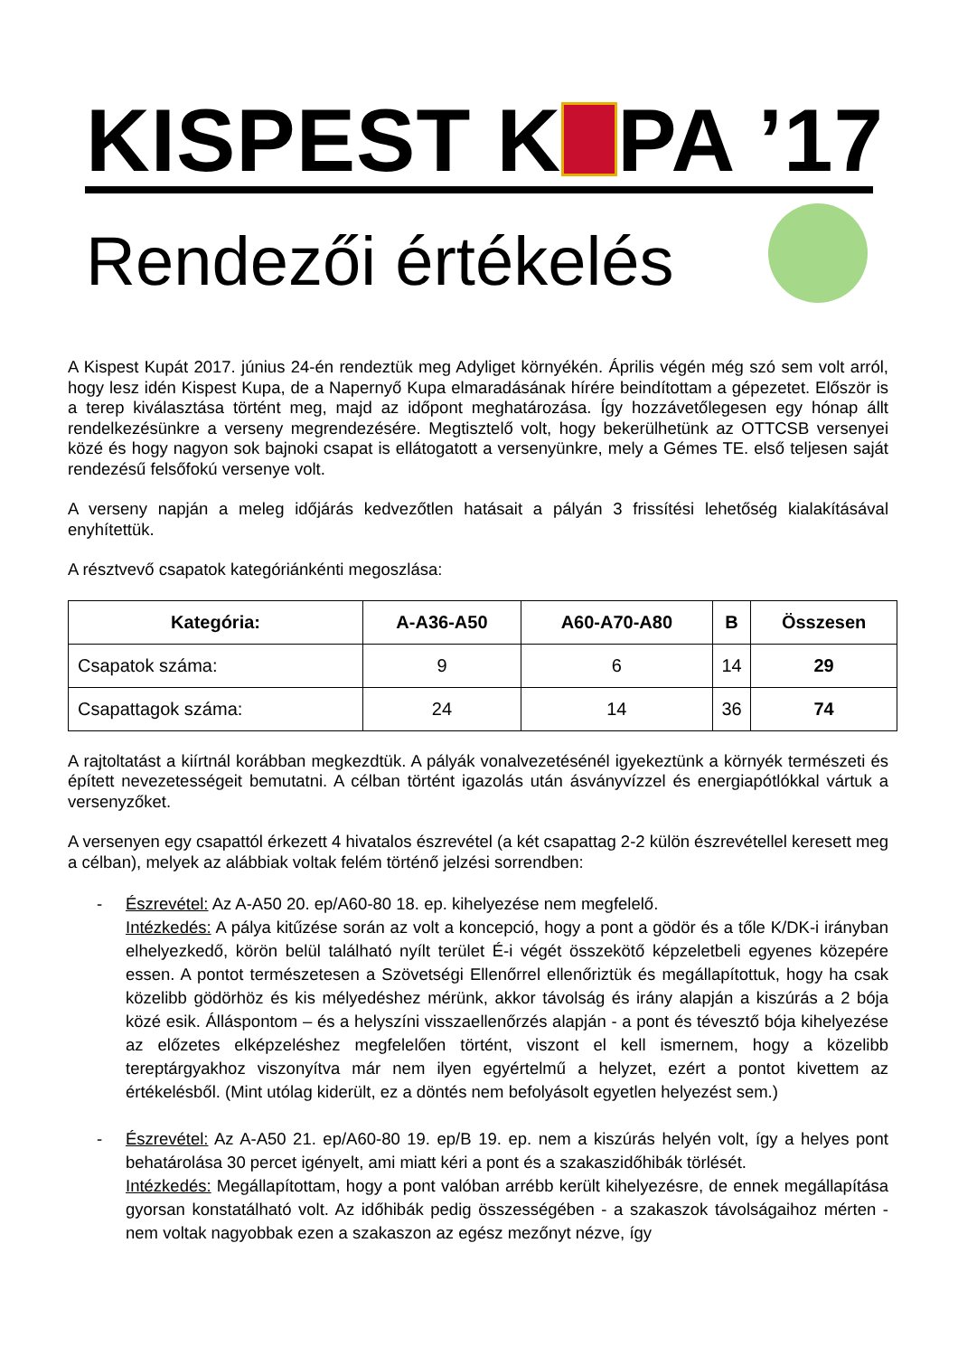KISPEST K PA ’17
Rendezői értékelés
A Kispest Kupát 2017. június 24-én rendeztük meg Adyliget környékén. Április végén még szó sem volt arról, hogy lesz idén Kispest Kupa, de a Napernyő Kupa elmaradásának hírére beindítottam a gépezetet. Először is a terep kiválasztása történt meg, majd az időpont meghatározása. Így hozzávetőlegesen egy hónap állt rendelkezésünkre a verseny megrendezésére. Megtisztelő volt, hogy bekerülhetünk az OTTCSB versenyei közé és hogy nagyon sok bajnoki csapat is ellátogatott a versenyünkre, mely a Gémes TE. első teljesen saját rendezésű felsőfokú versenye volt.
A verseny napján a meleg időjárás kedvezőtlen hatásait a pályán 3 frissítési lehetőség kialakításával enyhítettük.
A résztvevő csapatok kategóriánkénti megoszlása:
| Kategória: | A-A36-A50 | A60-A70-A80 | B | Összesen |
| --- | --- | --- | --- | --- |
| Csapatok száma: | 9 | 6 | 14 | 29 |
| Csapattagok száma: | 24 | 14 | 36 | 74 |
A rajtoltatást a kiírtnál korábban megkezdtük. A pályák vonalvezetésénél igyekeztünk a környék természeti és épített nevezetességeit bemutatni. A célban történt igazolás után ásványvízzel és energiapótlókkal vártuk a versenyzőket.
A versenyen egy csapattól érkezett 4 hivatalos észrevétel (a két csapattag 2-2 külön észrevétellel keresett meg a célban), melyek az alábbiak voltak felém történő jelzési sorrendben:
- Észrevétel: Az A-A50 20. ep/A60-80 18. ep. kihelyezése nem megfelelő.
Intézkedés: A pálya kitűzése során az volt a koncepció, hogy a pont a gödör és a tőle K/DK-i irányban elhelyezkedő, körön belül található nyílt terület É-i végét összekötő képzeletbeli egyenes közepére essen. A pontot természetesen a Szövetségi Ellenőrrel ellenőriztük és megállapítottuk, hogy ha csak közelibb gödörhöz és kis mélyedéshez mérünk, akkor távolság és irány alapján a kiszúrás a 2 bója közé esik. Álláspontom – és a helyszíni visszaellenőrzés alapján - a pont és tévesztő bója kihelyezése az előzetes elképzeléshez megfelelően történt, viszont el kell ismernem, hogy a közelibb tereptárgyakhoz viszonyítva már nem ilyen egyértelmű a helyzet, ezért a pontot kivettem az értékelésből. (Mint utólag kiderült, ez a döntés nem befolyásolt egyetlen helyezést sem.)
- Észrevétel: Az A-A50 21. ep/A60-80 19. ep/B 19. ep. nem a kiszúrás helyén volt, így a helyes pont behatárolása 30 percet igényelt, ami miatt kéri a pont és a szakaszidőhibák törlését.
Intézkedés: Megállapítottam, hogy a pont valóban arrébb került kihelyezésre, de ennek megállapítása gyorsan konstatálható volt. Az időhibák pedig összességében - a szakaszok távolságaihoz mérten - nem voltak nagyobbak ezen a szakaszon az egész mezőnyt nézve, így